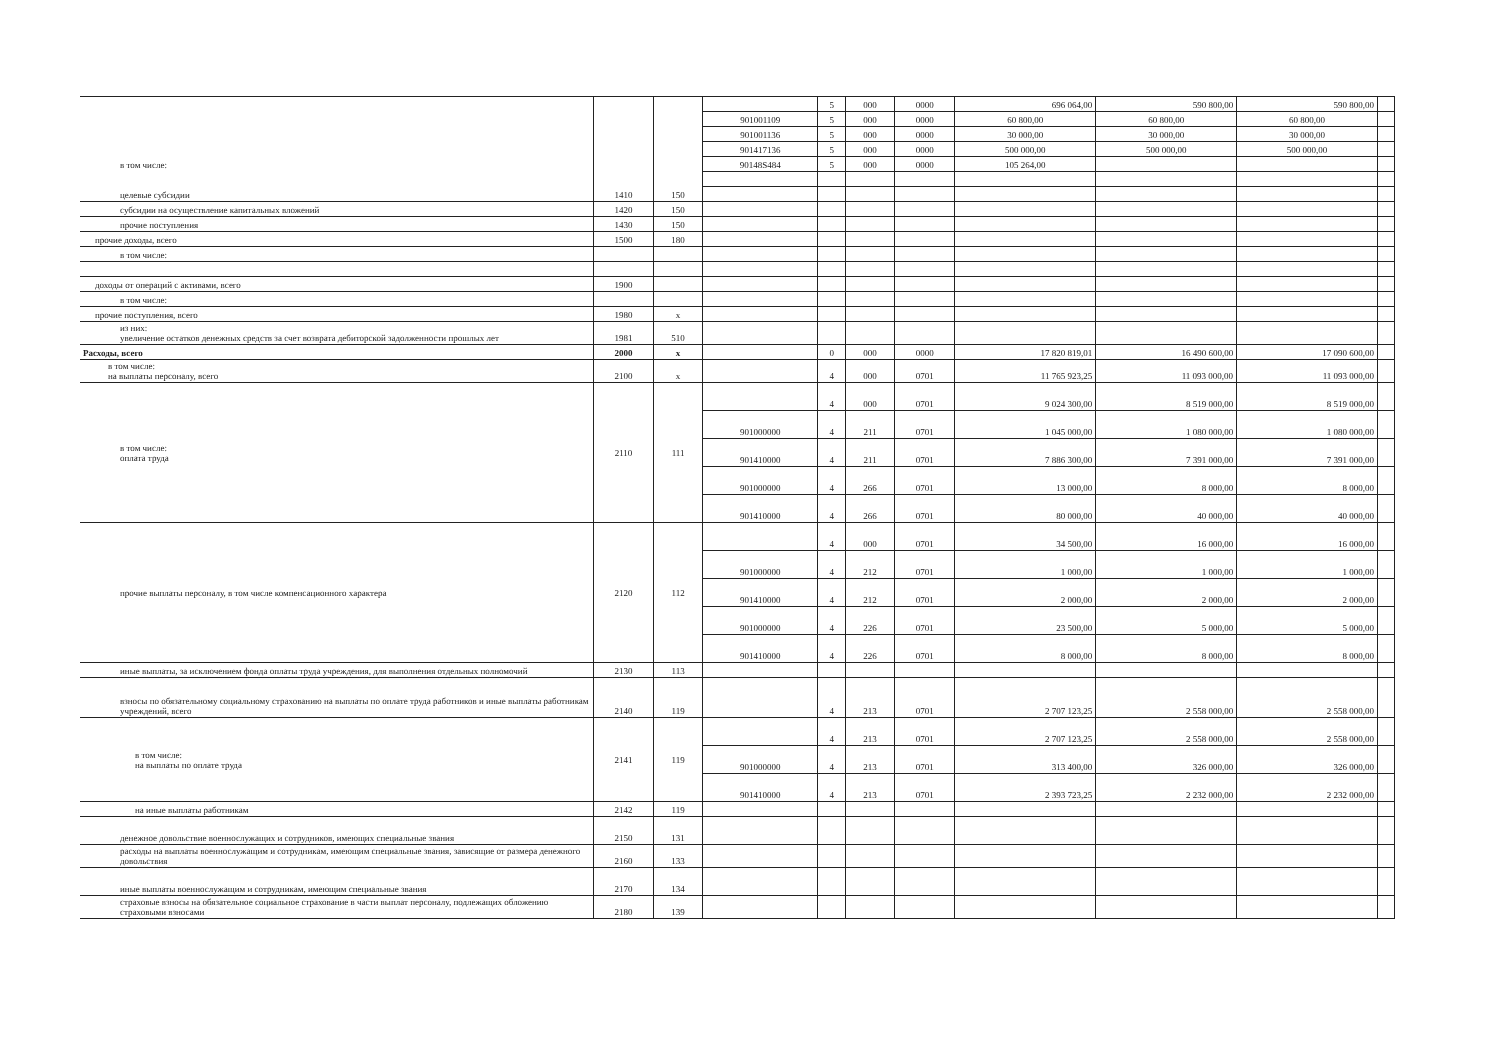| в том числе: целевые субсидии | 1410 | 150 | | 5 | 000 | 0000 | 696 064,00 | 590 800,00 | 590 800,00 | |
| | | | 901001109 | 5 | 000 | 0000 | 60 800,00 | 60 800,00 | 60 800,00 | |
| | | | 901001136 | 5 | 000 | 0000 | 30 000,00 | 30 000,00 | 30 000,00 | |
| | | | 901417136 | 5 | 000 | 0000 | 500 000,00 | 500 000,00 | 500 000,00 | |
| | | | 90148S484 | 5 | 000 | 0000 | 105 264,00 | | | |
| субсидии на осуществление капитальных вложений | 1420 | 150 | | | | | | | | |
| прочие поступления | 1430 | 150 | | | | | | | | |
| прочие доходы, всего | 1500 | 180 | | | | | | | | |
| в том числе: | | | | | | | | | | |
| доходы от операций с активами, всего | 1900 | | | | | | | | | |
| в том числе: | | | | | | | | | | |
| прочие поступления, всего | 1980 | x | | | | | | | | |
| из них: увеличение остатков денежных средств за счет возврата дебиторской задолженности прошлых лет | 1981 | 510 | | | | | | | | |
| Расходы, всего | 2000 | x | | 0 | 000 | 0000 | 17 820 819,01 | 16 490 600,00 | 17 090 600,00 | |
| в том числе: на выплаты персоналу, всего | 2100 | x | | 4 | 000 | 0701 | 11 765 923,25 | 11 093 000,00 | 11 093 000,00 | |
| в том числе: оплата труда | 2110 | 111 | | 4 | 000 | 0701 | 9 024 300,00 | 8 519 000,00 | 8 519 000,00 | |
| | | | 901000000 | 4 | 211 | 0701 | 1 045 000,00 | 1 080 000,00 | 1 080 000,00 | |
| | | | 901410000 | 4 | 211 | 0701 | 7 886 300,00 | 7 391 000,00 | 7 391 000,00 | |
| | | | 901000000 | 4 | 266 | 0701 | 13 000,00 | 8 000,00 | 8 000,00 | |
| | | | 901410000 | 4 | 266 | 0701 | 80 000,00 | 40 000,00 | 40 000,00 | |
| прочие выплаты персоналу, в том числе компенсационного характера | 2120 | 112 | | 4 | 000 | 0701 | 34 500,00 | 16 000,00 | 16 000,00 | |
| | | | 901000000 | 4 | 212 | 0701 | 1 000,00 | 1 000,00 | 1 000,00 | |
| | | | 901410000 | 4 | 212 | 0701 | 2 000,00 | 2 000,00 | 2 000,00 | |
| | | | 901000000 | 4 | 226 | 0701 | 23 500,00 | 5 000,00 | 5 000,00 | |
| | | | 901410000 | 4 | 226 | 0701 | 8 000,00 | 8 000,00 | 8 000,00 | |
| иные выплаты, за исключением фонда оплаты труда учреждения, для выполнения отдельных полномочий | 2130 | 113 | | | | | | | | |
| взносы по обязательному социальному страхованию на выплаты по оплате труда работников и иные выплаты работникам учреждений, всего | 2140 | 119 | | 4 | 213 | 0701 | 2 707 123,25 | 2 558 000,00 | 2 558 000,00 | |
| в том числе: на выплаты по оплате труда | 2141 | 119 | | 4 | 213 | 0701 | 2 707 123,25 | 2 558 000,00 | 2 558 000,00 | |
| | | | 901000000 | 4 | 213 | 0701 | 313 400,00 | 326 000,00 | 326 000,00 | |
| | | | 901410000 | 4 | 213 | 0701 | 2 393 723,25 | 2 232 000,00 | 2 232 000,00 | |
| на иные выплаты работникам | 2142 | 119 | | | | | | | | |
| денежное довольствие военнослужащих и сотрудников, имеющих специальные звания | 2150 | 131 | | | | | | | | |
| расходы на выплаты военнослужащим и сотрудникам, имеющим специальные звания, зависящие от размера денежного довольствия | 2160 | 133 | | | | | | | | |
| иные выплаты военнослужащим и сотрудникам, имеющим специальные звания | 2170 | 134 | | | | | | | | |
| страховые взносы на обязательное социальное страхование в части выплат персоналу, подлежащих обложению страховыми взносами | 2180 | 139 | | | | | | | | |